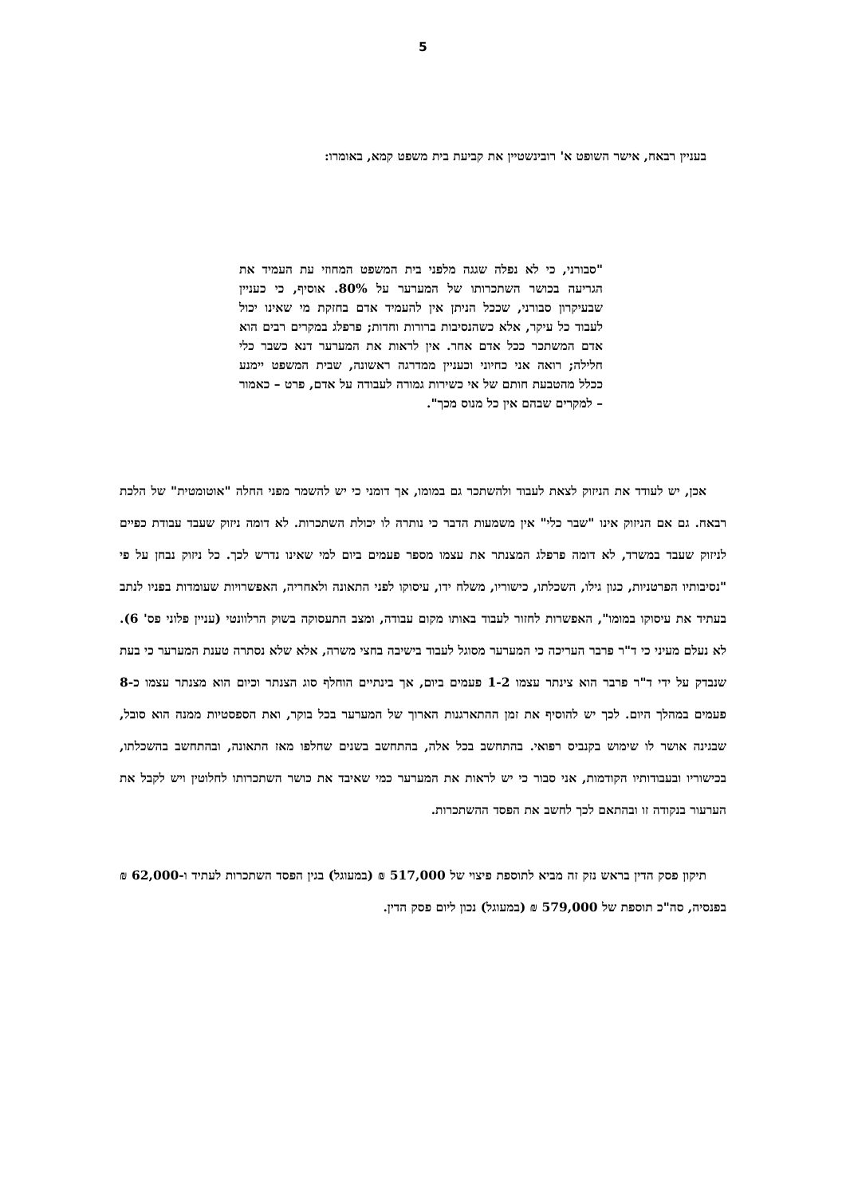5
בעניין רבאח, אישר השופט א' רובינשטיין את קביעת בית משפט קמא, באומרו:
"סבורני, כי לא נפלה שגגה מלפני בית המשפט המחוזי עת העמיד את הגריעה בכושר השתכרותו של המערער על 80%. אוסיף, כי כעניין שבעיקרון סבורני, שככל הניתן אין להעמיד אדם בחזקת מי שאינו יכול לעבוד כל עיקר, אלא כשהנסיבות ברורות וחדות; פרפלג במקרים רבים הוא אדם המשתכר ככל אדם אחר. אין לראות את המערער דנא כשבר כלי חלילה; רואה אני כחיוני וכעניין ממדרגה ראשונה, שבית המשפט יימנע ככלל מהטבעת חותם של אי כשירות גמורה לעבודה על אדם, פרט – כאמור – למקרים שבהם אין כל מנוס מכך".
אכן, יש לעודד את הניזוק לצאת לעבוד ולהשתכר גם במומו, אך דומני כי יש להשמר מפני החלה "אוטומטית" של הלכת רבאח. גם אם הניזוק אינו "שבר כלי" אין משמעות הדבר כי נותרה לו יכולת השתכרות. לא דומה ניזוק שעבד עבודת כפיים לניזוק שעבד במשרד, לא דומה פרפלג המצנתר את עצמו מספר פעמים ביום למי שאינו נדרש לכך. כל ניזוק נבחן על פי "נסיבותיו הפרטניות, כגון גילו, השכלתו, כישוריו, משלח ידו, עיסוקו לפני התאונה ולאחריה, האפשרויות שעומדות בפניו לנתב בעתיד את עיסוקו במומו", האפשרות לחזור לעבוד באותו מקום עבודה, ומצב התעסוקה בשוק הרלוונטי (עניין פלוני פס' 6). לא נעלם מעיני כי ד"ר פרבר העריכה כי המערער מסוגל לעבוד בישיבה בחצי משרה, אלא שלא נסתרה טענת המערער כי בעת שנבדק על ידי ד"ר פרבר הוא צינתר עצמו 1-2 פעמים ביום, אך בינתיים הוחלף סוג הצנתר וכיום הוא מצנתר עצמו כ-8 פעמים במהלך היום. לכך יש להוסיף את זמן ההתארגנות הארוך של המערער בכל בוקר, ואת הספסטיות ממנה הוא סובל, שבגינה אושר לו שימוש בקנביס רפואי. בהתחשב בכל אלה, בהתחשב בשנים שחלפו מאז התאונה, ובהתחשב בהשכלתו, בכישוריו ובעבודותיו הקודמות, אני סבור כי יש לראות את המערער כמי שאיבד את כושר השתכרותו לחלוטין ויש לקבל את הערעור בנקודה זו ובהתאם לכך לחשב את הפסד ההשתכרות.
תיקון פסק הדין בראש נזק זה מביא לתוספת פיצוי של 517,000 ₪ (במעוגל) בגין הפסד השתכרות לעתיד ו-62,000 ₪ בפנסיה, סה"כ תוספת של 579,000 ₪ (במעוגל) נכון ליום פסק הדין.